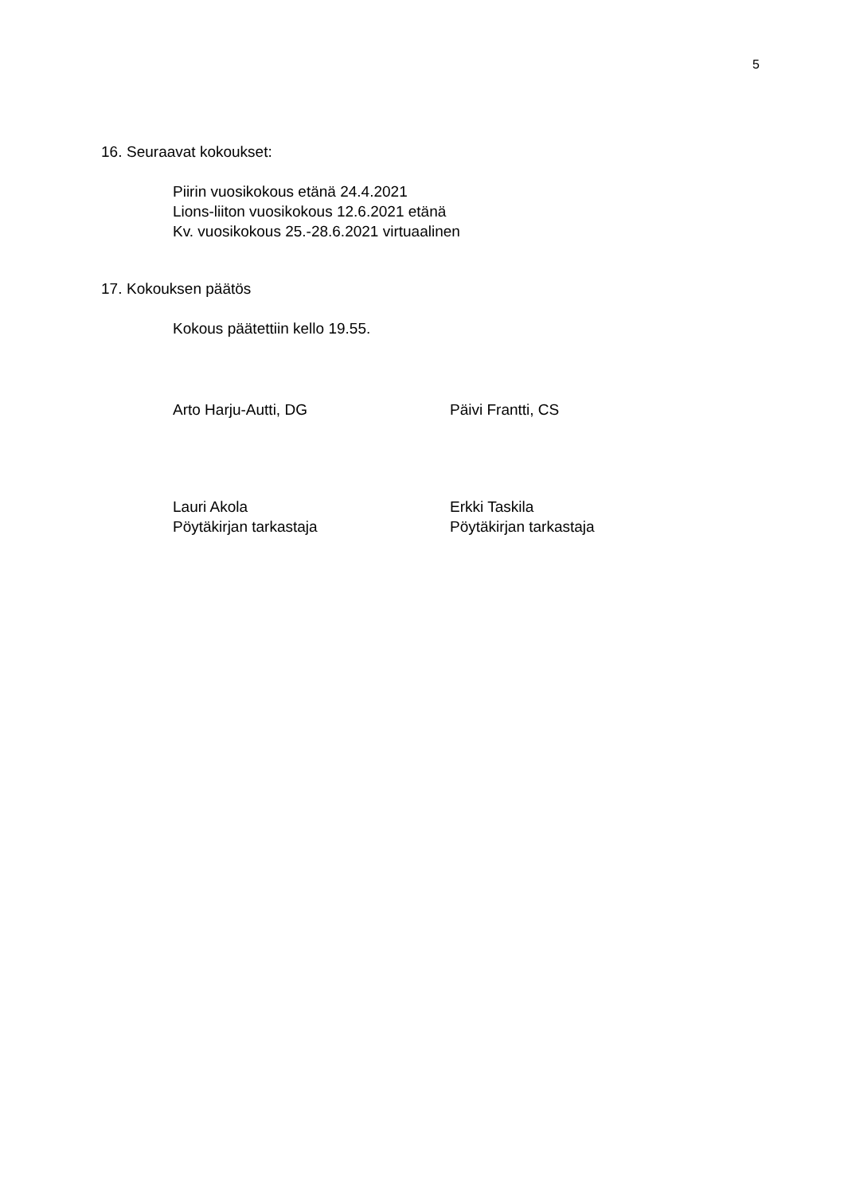5
16. Seuraavat kokoukset:
Piirin vuosikokous etänä 24.4.2021
Lions-liiton vuosikokous 12.6.2021 etänä
Kv. vuosikokous 25.-28.6.2021 virtuaalinen
17. Kokouksen päätös
Kokous päätettiin kello 19.55.
Arto Harju-Autti, DG Päivi Frantti, CS
Lauri Akola
Pöytäkirjan tarkastaja
Erkki Taskila
Pöytäkirjan tarkastaja